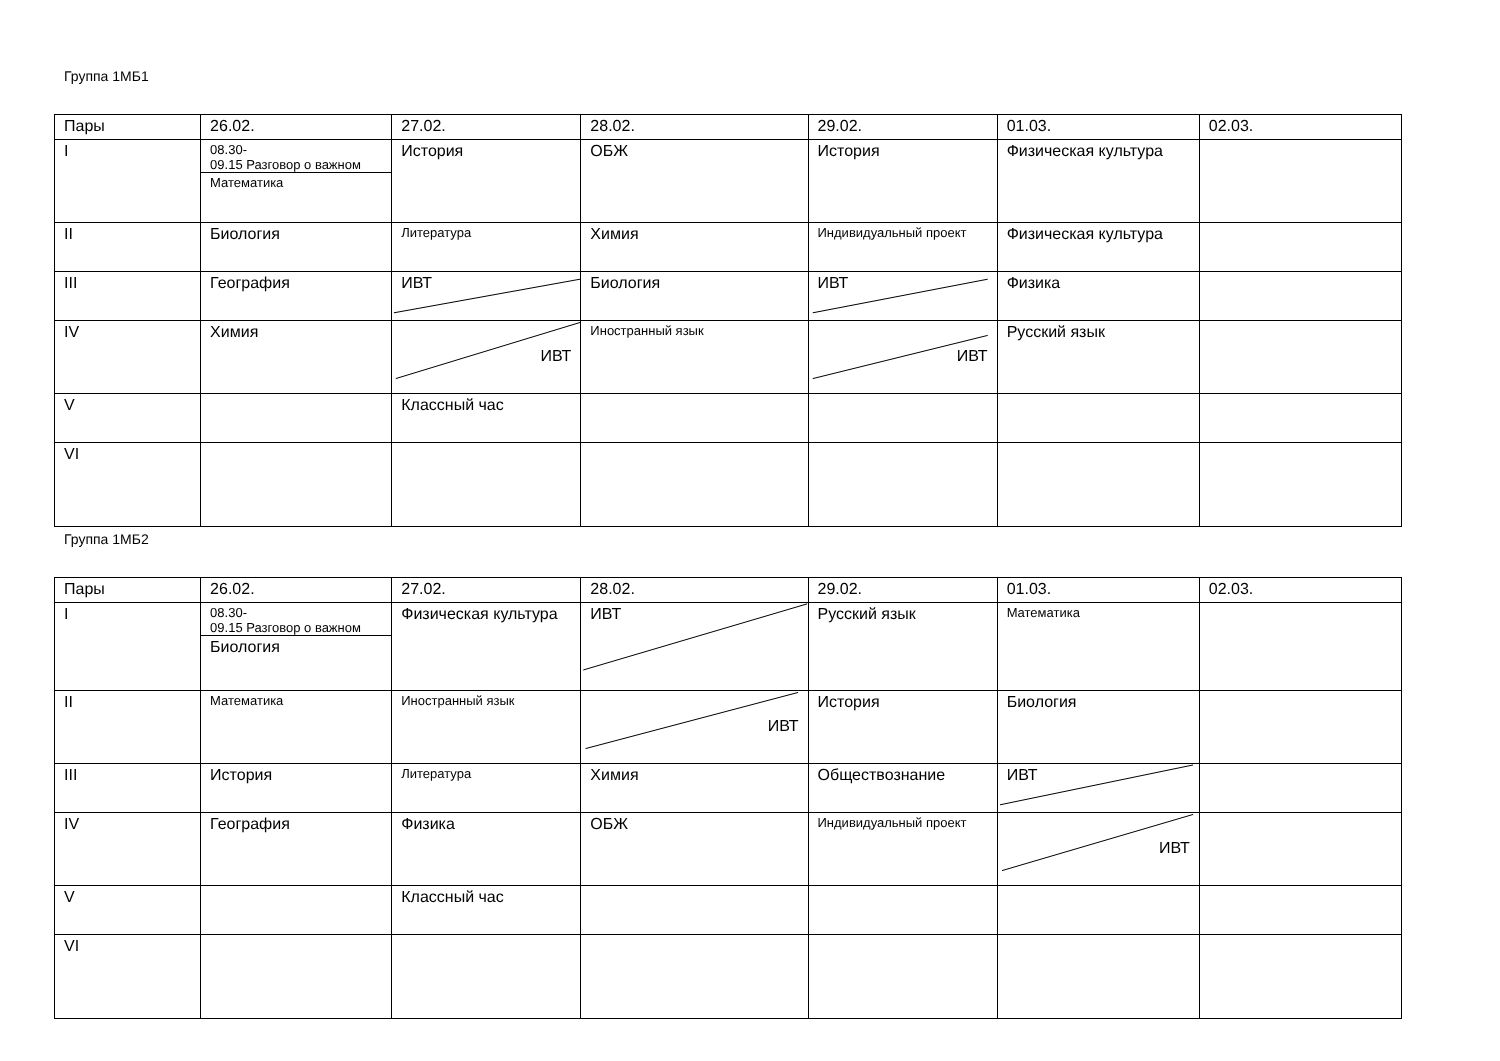Группа 1МБ1
| Пары | 26.02. | 27.02. | 28.02. | 29.02. | 01.03. | 02.03. |
| I | 08.30- 09.15 Разговор о важном Математика | История | ОБЖ | История | Физическая культура | |
| II | Биология | Литература | Химия | Индивидуальный проект | Физическая культура | |
| III | География | ИВТ | Биология | ИВТ | Физика | |
| IV | Химия | ИВТ | Иностранный язык | ИВТ | Русский язык | |
| V | | Классный час | | | | |
| VI | | | | | | |
Группа 1МБ2
| Пары | 26.02. | 27.02. | 28.02. | 29.02. | 01.03. | 02.03. |
| I | 08.30- 09.15 Разговор о важном Биология | Физическая культура | ИВТ | Русский язык | Математика | |
| II | Математика | Иностранный язык | ИВТ | История | Биология | |
| III | История | Литература | Химия | Обществознание | ИВТ | |
| IV | География | Физика | ОБЖ | Индивидуальный проект | ИВТ | |
| V | | Классный час | | | | |
| VI | | | | | | |